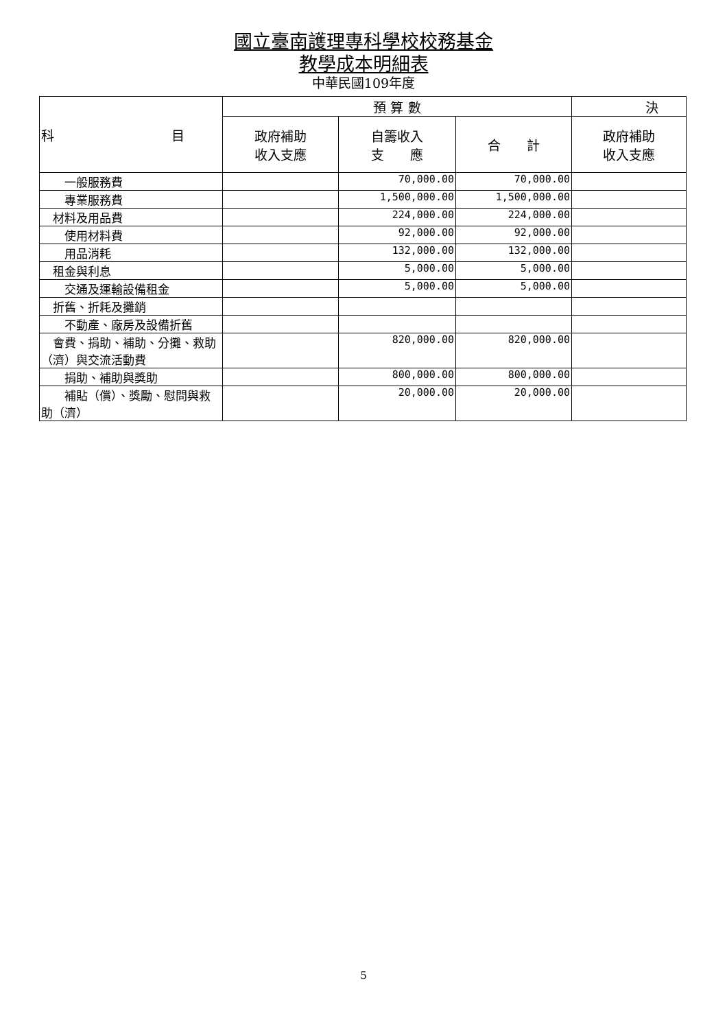國立臺南護理專科學校校務基金
教學成本明細表
中華民國109年度
| 科 目 | 預 算 數 | | | 決 |
| --- | --- | --- | --- | --- |
| | 政府補助 收入支應 | 自籌收入 支 應 | 合 計 | 政府補助 收入支應 |
| 一般服務費 | | 70,000.00 | 70,000.00 | |
| 專業服務費 | | 1,500,000.00 | 1,500,000.00 | |
| 材料及用品費 | | 224,000.00 | 224,000.00 | |
| 使用材料費 | | 92,000.00 | 92,000.00 | |
| 用品消耗 | | 132,000.00 | 132,000.00 | |
| 租金與利息 | | 5,000.00 | 5,000.00 | |
| 交通及運輸設備租金 | | 5,000.00 | 5,000.00 | |
| 折舊、折耗及攤銷 | | | | |
| 不動產、廠房及設備折舊 | | | | |
| 會費、捐助、補助、分攤、救助（濟）與交流活動費 | | 820,000.00 | 820,000.00 | |
| 捐助、補助與獎助 | | 800,000.00 | 800,000.00 | |
| 補貼（償）、獎勵、慰問與救助（濟） | | 20,000.00 | 20,000.00 | |
5